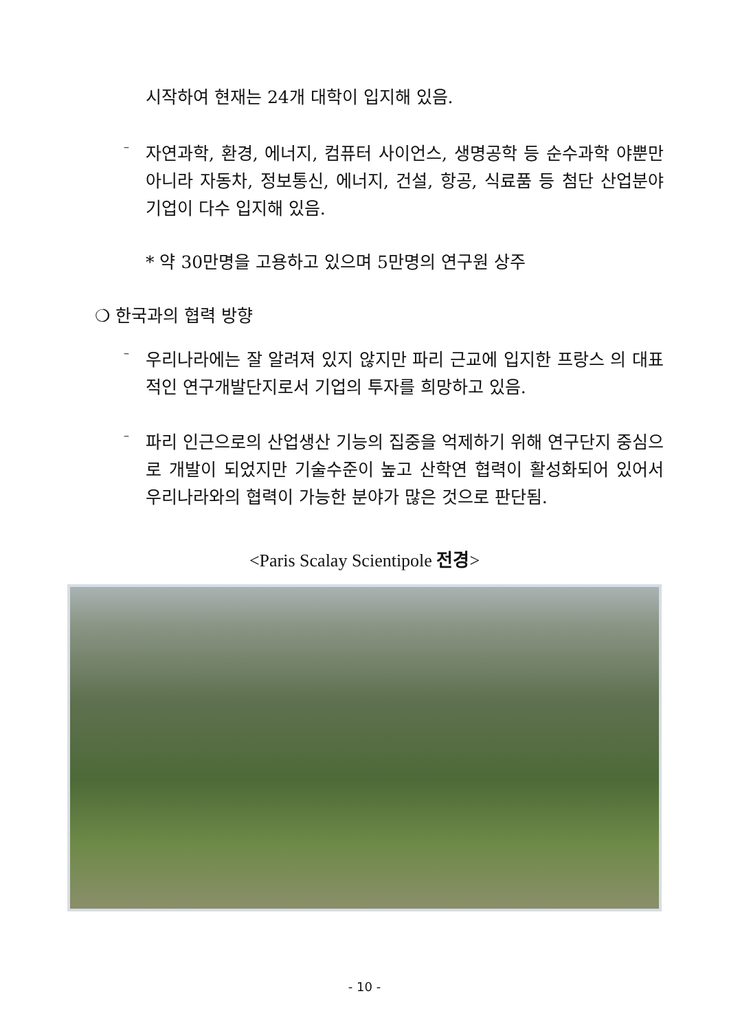시작하여 현재는 24개 대학이 입지해 있음.
–
자연과학, 환경, 에너지, 컴퓨터 사이언스, 생명공학 등 순수과학 야뿐만 아니라 자동차, 정보통신, 에너지, 건설, 항공, 식료품 등 첨단 산업분야 기업이 다수 입지해 있음.
* 약 30만명을 고용하고 있으며 5만명의 연구원 상주
❍ 한국과의 협력 방향
–
우리나라에는 잘 알려져 있지 않지만 파리 근교에 입지한 프랑스 의 대표적인 연구개발단지로서 기업의 투자를 희망하고 있음.
–
파리 인근으로의 산업생산 기능의 집중을 억제하기 위해 연구단지 중심으로 개발이 되었지만 기술수준이 높고 산학연 협력이 활성화되어 있어서 우리나라와의 협력이 가능한 분야가 많은 것으로 판단됨.
<Paris Scalay Scientipole 전경>
- 10 -